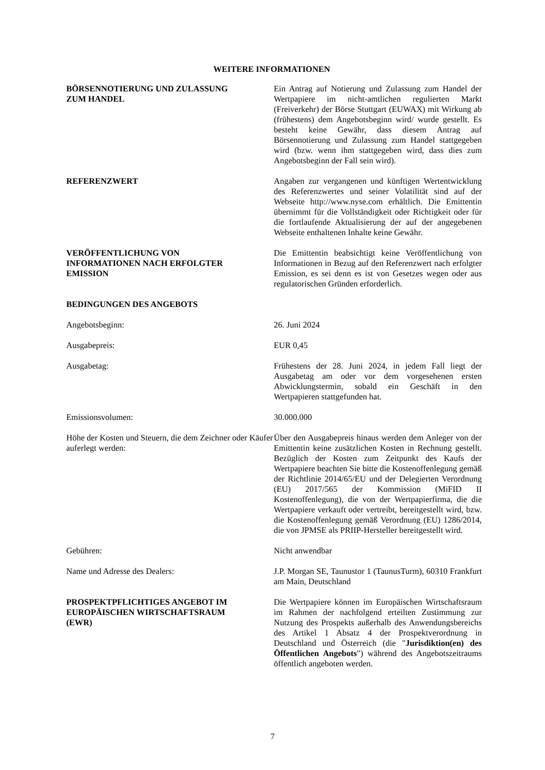WEITERE INFORMATIONEN
BÖRSENNOTIERUNG UND ZULASSUNG
ZUM HANDEL
Ein Antrag auf Notierung und Zulassung zum Handel der Wertpapiere im nicht-amtlichen regulierten Markt (Freiverkehr) der Börse Stuttgart (EUWAX) mit Wirkung ab (frühestens) dem Angebotsbeginn wird/ wurde gestellt. Es besteht keine Gewähr, dass diesem Antrag auf Börsennotierung und Zulassung zum Handel stattgegeben wird (bzw. wenn ihm stattgegeben wird, dass dies zum Angebotsbeginn der Fall sein wird).
REFERENZWERT Angaben zur vergangenen und künftigen Wertentwicklung des Referenzwertes und seiner Volatilität sind auf der Webseite http://www.nyse.com erhältlich. Die Emittentin übernimmt für die Vollständigkeit oder Richtigkeit oder für die fortlaufende Aktualisierung der auf der angegebenen Webseite enthaltenen Inhalte keine Gewähr.
VERÖFFENTLICHUNG VON
INFORMATIONEN NACH ERFOLGTER
EMISSION
Die Emittentin beabsichtigt keine Veröffentlichung von Informationen in Bezug auf den Referenzwert nach erfolgter Emission, es sei denn es ist von Gesetzes wegen oder aus regulatorischen Gründen erforderlich.
BEDINGUNGEN DES ANGEBOTS
Angebotsbeginn: 26. Juni 2024
Ausgabepreis: EUR 0,45
Ausgabetag: Frühestens der 28. Juni 2024, in jedem Fall liegt der Ausgabetag am oder vor dem vorgesehenen ersten Abwicklungstermin, sobald ein Geschäft in den Wertpapieren stattgefunden hat.
Emissionsvolumen: 30.000.000
Höhe der Kosten und Steuern, die dem Zeichner oder Käufer auferlegt werden:
Über den Ausgabepreis hinaus werden dem Anleger von der Emittentin keine zusätzlichen Kosten in Rechnung gestellt. Bezüglich der Kosten zum Zeitpunkt des Kaufs der Wertpapiere beachten Sie bitte die Kostenoffenlegung gemäß der Richtlinie 2014/65/EU und der Delegierten Verordnung (EU) 2017/565 der Kommission (MiFID II Kostenoffenlegung), die von der Wertpapierfirma, die die Wertpapiere verkauft oder vertreibt, bereitgestellt wird, bzw. die Kostenoffenlegung gemäß Verordnung (EU) 1286/2014, die von JPMSE als PRIIP-Hersteller bereitgestellt wird.
Gebühren: Nicht anwendbar
Name und Adresse des Dealers: J.P. Morgan SE, Taunustor 1 (TaunusTurm), 60310 Frankfurt am Main, Deutschland
PROSPEKTPFLICHTIGES ANGEBOT IM
EUROPÄISCHEN WIRTSCHAFTSRAUM
(EWR)
Die Wertpapiere können im Europäischen Wirtschaftsraum im Rahmen der nachfolgend erteilten Zustimmung zur Nutzung des Prospekts außerhalb des Anwendungsbereichs des Artikel 1 Absatz 4 der Prospektverordnung in Deutschland und Österreich (die "Jurisdiktion(en) des Öffentlichen Angebots") während des Angebotszeitraums öffentlich angeboten werden.
7